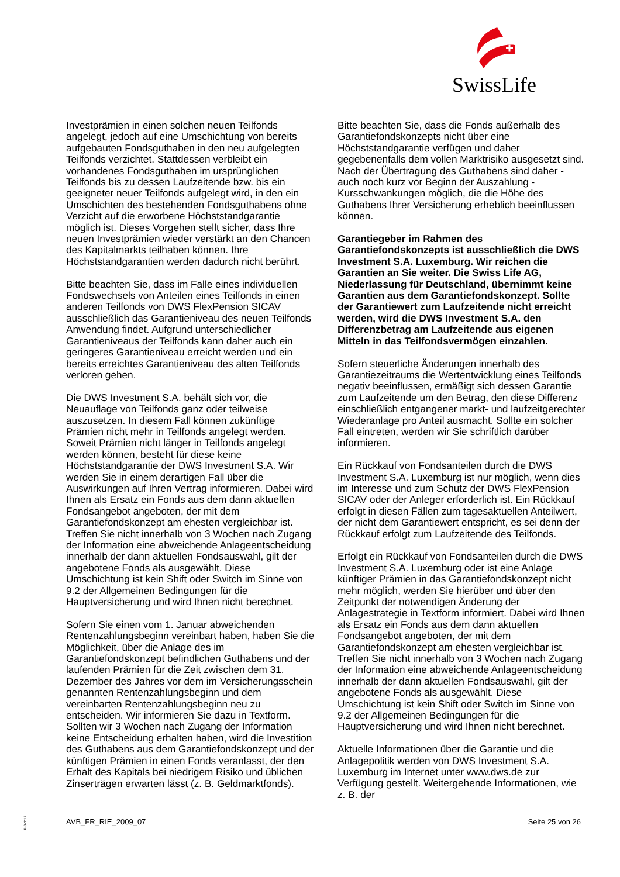SwissLife
Investprämien in einen solchen neuen Teilfonds angelegt, jedoch auf eine Umschichtung von bereits aufgebauten Fondsguthaben in den neu aufgelegten Teilfonds verzichtet. Stattdessen verbleibt ein vorhandenes Fondsguthaben im ursprünglichen Teilfonds bis zu dessen Laufzeitende bzw. bis ein geeigneter neuer Teilfonds aufgelegt wird, in den ein Umschichten des bestehenden Fondsguthabens ohne Verzicht auf die erworbene Höchststandgarantie möglich ist. Dieses Vorgehen stellt sicher, dass Ihre neuen Investprämien wieder verstärkt an den Chancen des Kapitalmarkts teilhaben können. Ihre Höchststandgarantien werden dadurch nicht berührt.
Bitte beachten Sie, dass im Falle eines individuellen Fondswechsels von Anteilen eines Teilfonds in einen anderen Teilfonds von DWS FlexPension SICAV ausschließlich das Garantieniveau des neuen Teilfonds Anwendung findet. Aufgrund unterschiedlicher Garantieniveaus der Teilfonds kann daher auch ein geringeres Garantieniveau erreicht werden und ein bereits erreichtes Garantieniveau des alten Teilfonds verloren gehen.
Die DWS Investment S.A. behält sich vor, die Neuauflage von Teilfonds ganz oder teilweise auszusetzen. In diesem Fall können zukünftige Prämien nicht mehr in Teilfonds angelegt werden. Soweit Prämien nicht länger in Teilfonds angelegt werden können, besteht für diese keine Höchststandgarantie der DWS Investment S.A. Wir werden Sie in einem derartigen Fall über die Auswirkungen auf Ihren Vertrag informieren. Dabei wird Ihnen als Ersatz ein Fonds aus dem dann aktuellen Fondsangebot angeboten, der mit dem Garantiefondskonzept am ehesten vergleichbar ist. Treffen Sie nicht innerhalb von 3 Wochen nach Zugang der Information eine abweichende Anlageentscheidung innerhalb der dann aktuellen Fondsauswahl, gilt der angebotene Fonds als ausgewählt. Diese Umschichtung ist kein Shift oder Switch im Sinne von 9.2 der Allgemeinen Bedingungen für die Hauptversicherung und wird Ihnen nicht berechnet.
Sofern Sie einen vom 1. Januar abweichenden Rentenzahlungsbeginn vereinbart haben, haben Sie die Möglichkeit, über die Anlage des im Garantiefondskonzept befindlichen Guthabens und der laufenden Prämien für die Zeit zwischen dem 31. Dezember des Jahres vor dem im Versicherungsschein genannten Rentenzahlungsbeginn und dem vereinbarten Rentenzahlungsbeginn neu zu entscheiden. Wir informieren Sie dazu in Textform. Sollten wir 3 Wochen nach Zugang der Information keine Entscheidung erhalten haben, wird die Investition des Guthabens aus dem Garantiefondskonzept und der künftigen Prämien in einen Fonds veranlasst, der den Erhalt des Kapitals bei niedrigem Risiko und üblichen Zinserträgen erwarten lässt (z. B. Geldmarktfonds).
Bitte beachten Sie, dass die Fonds außerhalb des Garantiefondskonzepts nicht über eine Höchststandgarantie verfügen und daher gegebenenfalls dem vollen Marktrisiko ausgesetzt sind. Nach der Übertragung des Guthabens sind daher - auch noch kurz vor Beginn der Auszahlung - Kursschwankungen möglich, die die Höhe des Guthabens Ihrer Versicherung erheblich beeinflussen können.
Garantiegeber im Rahmen des Garantiefondskonzepts ist ausschließlich die DWS Investment S.A. Luxemburg. Wir reichen die Garantien an Sie weiter. Die Swiss Life AG, Niederlassung für Deutschland, übernimmt keine Garantien aus dem Garantiefondskonzept. Sollte der Garantiewert zum Laufzeitende nicht erreicht werden, wird die DWS Investment S.A. den Differenzbetrag am Laufzeitende aus eigenen Mitteln in das Teilfondsvermögen einzahlen.
Sofern steuerliche Änderungen innerhalb des Garantiezeitraums die Wertentwicklung eines Teilfonds negativ beeinflussen, ermäßigt sich dessen Garantie zum Laufzeitende um den Betrag, den diese Differenz einschließlich entgangener markt- und laufzeitgerechter Wiederanlage pro Anteil ausmacht. Sollte ein solcher Fall eintreten, werden wir Sie schriftlich darüber informieren.
Ein Rückkauf von Fondsanteilen durch die DWS Investment S.A. Luxemburg ist nur möglich, wenn dies im Interesse und zum Schutz der DWS FlexPension SICAV oder der Anleger erforderlich ist. Ein Rückkauf erfolgt in diesen Fällen zum tagesaktuellen Anteilwert, der nicht dem Garantiewert entspricht, es sei denn der Rückkauf erfolgt zum Laufzeitende des Teilfonds.
Erfolgt ein Rückkauf von Fondsanteilen durch die DWS Investment S.A. Luxemburg oder ist eine Anlage künftiger Prämien in das Garantiefondskonzept nicht mehr möglich, werden Sie hierüber und über den Zeitpunkt der notwendigen Änderung der Anlagestrategie in Textform informiert. Dabei wird Ihnen als Ersatz ein Fonds aus dem dann aktuellen Fondsangebot angeboten, der mit dem Garantiefondskonzept am ehesten vergleichbar ist. Treffen Sie nicht innerhalb von 3 Wochen nach Zugang der Information eine abweichende Anlageentscheidung innerhalb der dann aktuellen Fondsauswahl, gilt der angebotene Fonds als ausgewählt. Diese Umschichtung ist kein Shift oder Switch im Sinne von 9.2 der Allgemeinen Bedingungen für die Hauptversicherung und wird Ihnen nicht berechnet.
Aktuelle Informationen über die Garantie und die Anlagepolitik werden von DWS Investment S.A. Luxemburg im Internet unter www.dws.de zur Verfügung gestellt. Weitergehende Informationen, wie z. B. der
P-S-1117
AVB_FR_RIE_2009_07 Seite 25 von 26